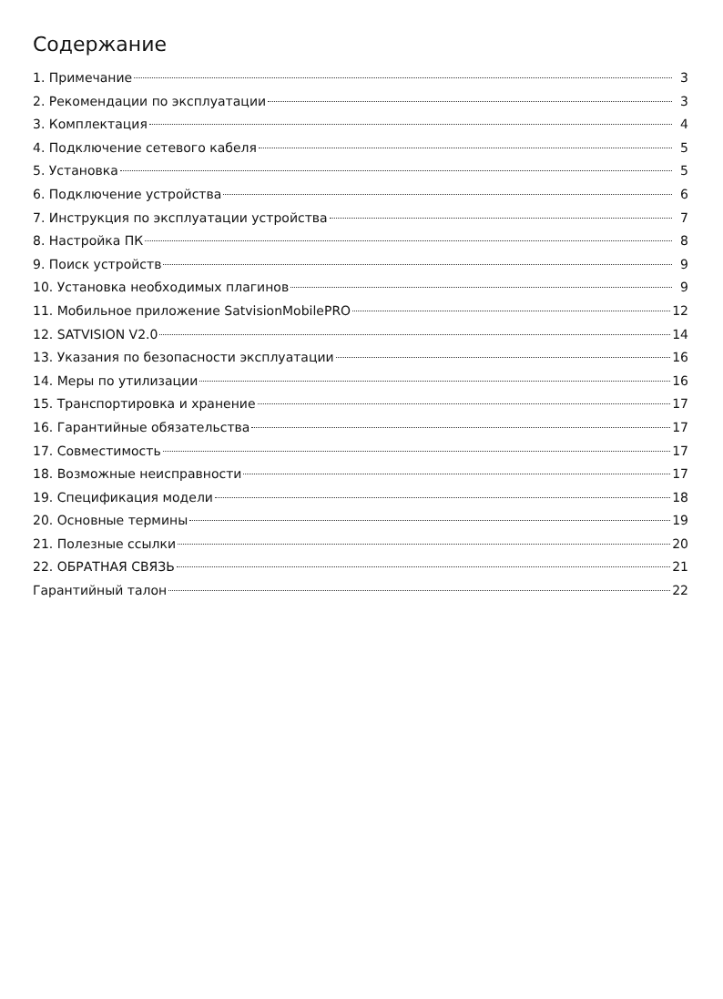Содержание
1. Примечание 3
2. Рекомендации по эксплуатации 3
3. Комплектация 4
4. Подключение сетевого кабеля 5
5. Установка 5
6. Подключение устройства 6
7. Инструкция по эксплуатации устройства 7
8. Настройка ПК 8
9. Поиск устройств 9
10. Установка необходимых плагинов 9
11. Мобильное приложение SatvisionMobilePRO 12
12. SATVISION V2.0 14
13. Указания по безопасности эксплуатации 16
14. Меры по утилизации 16
15. Транспортировка и хранение 17
16. Гарантийные обязательства 17
17. Совместимость 17
18. Возможные неисправности 17
19. Спецификация модели 18
20. Основные термины 19
21. Полезные ссылки 20
22. ОБРАТНАЯ СВЯЗЬ 21
Гарантийный талон 22